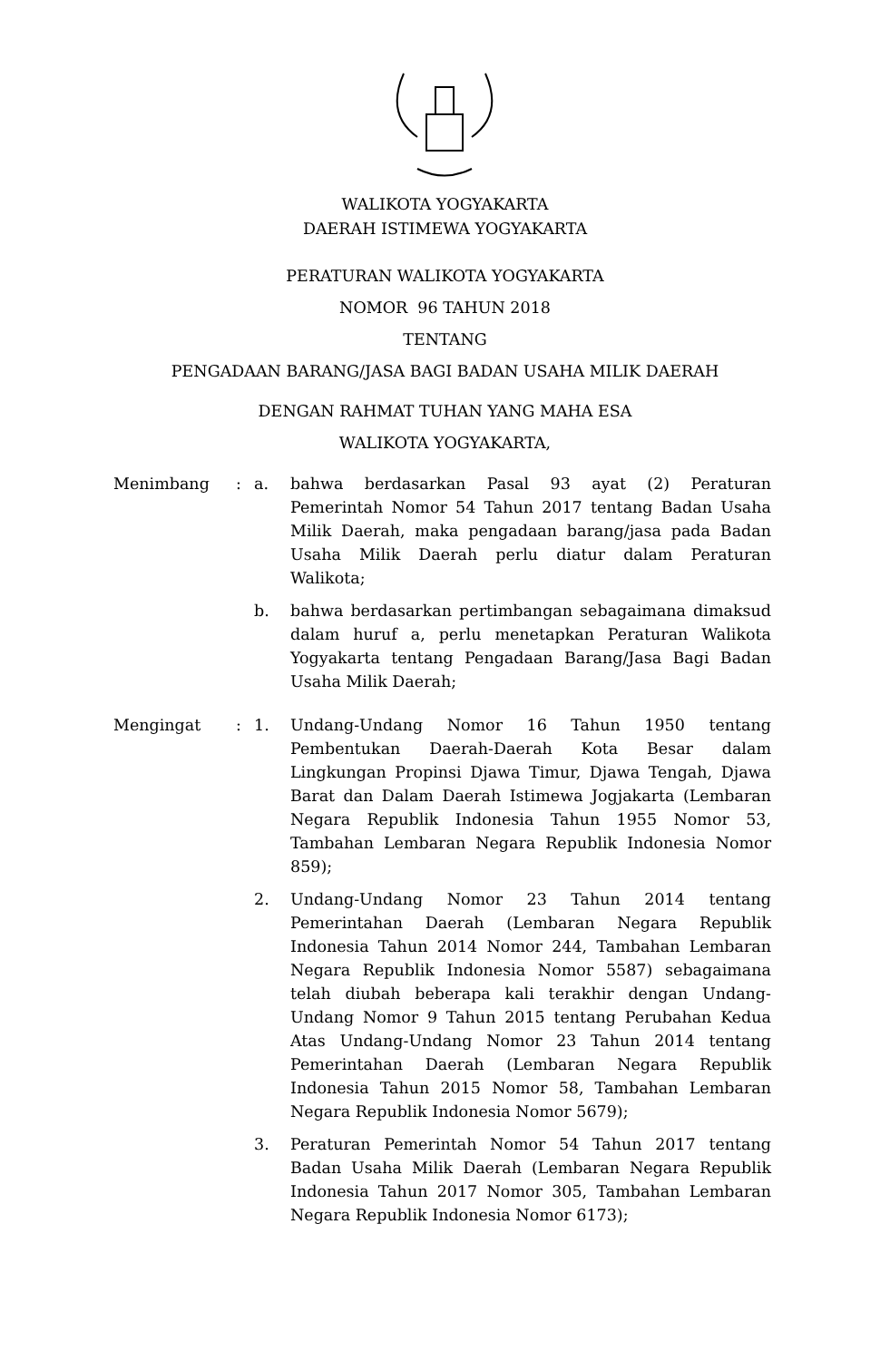WALIKOTA YOGYAKARTA
DAERAH ISTIMEWA YOGYAKARTA
PERATURAN WALIKOTA YOGYAKARTA
NOMOR 96 TAHUN 2018
TENTANG
PENGADAAN BARANG/JASA BAGI BADAN USAHA MILIK DAERAH
DENGAN RAHMAT TUHAN YANG MAHA ESA
WALIKOTA YOGYAKARTA,
Menimbang : a. bahwa berdasarkan Pasal 93 ayat (2) Peraturan Pemerintah Nomor 54 Tahun 2017 tentang Badan Usaha Milik Daerah, maka pengadaan barang/jasa pada Badan Usaha Milik Daerah perlu diatur dalam Peraturan Walikota;
b. bahwa berdasarkan pertimbangan sebagaimana dimaksud dalam huruf a, perlu menetapkan Peraturan Walikota Yogyakarta tentang Pengadaan Barang/Jasa Bagi Badan Usaha Milik Daerah;
Mengingat : 1. Undang-Undang Nomor 16 Tahun 1950 tentang Pembentukan Daerah-Daerah Kota Besar dalam Lingkungan Propinsi Djawa Timur, Djawa Tengah, Djawa Barat dan Dalam Daerah Istimewa Jogjakarta (Lembaran Negara Republik Indonesia Tahun 1955 Nomor 53, Tambahan Lembaran Negara Republik Indonesia Nomor 859);
2. Undang-Undang Nomor 23 Tahun 2014 tentang Pemerintahan Daerah (Lembaran Negara Republik Indonesia Tahun 2014 Nomor 244, Tambahan Lembaran Negara Republik Indonesia Nomor 5587) sebagaimana telah diubah beberapa kali terakhir dengan Undang-Undang Nomor 9 Tahun 2015 tentang Perubahan Kedua Atas Undang-Undang Nomor 23 Tahun 2014 tentang Pemerintahan Daerah (Lembaran Negara Republik Indonesia Tahun 2015 Nomor 58, Tambahan Lembaran Negara Republik Indonesia Nomor 5679);
3. Peraturan Pemerintah Nomor 54 Tahun 2017 tentang Badan Usaha Milik Daerah (Lembaran Negara Republik Indonesia Tahun 2017 Nomor 305, Tambahan Lembaran Negara Republik Indonesia Nomor 6173);